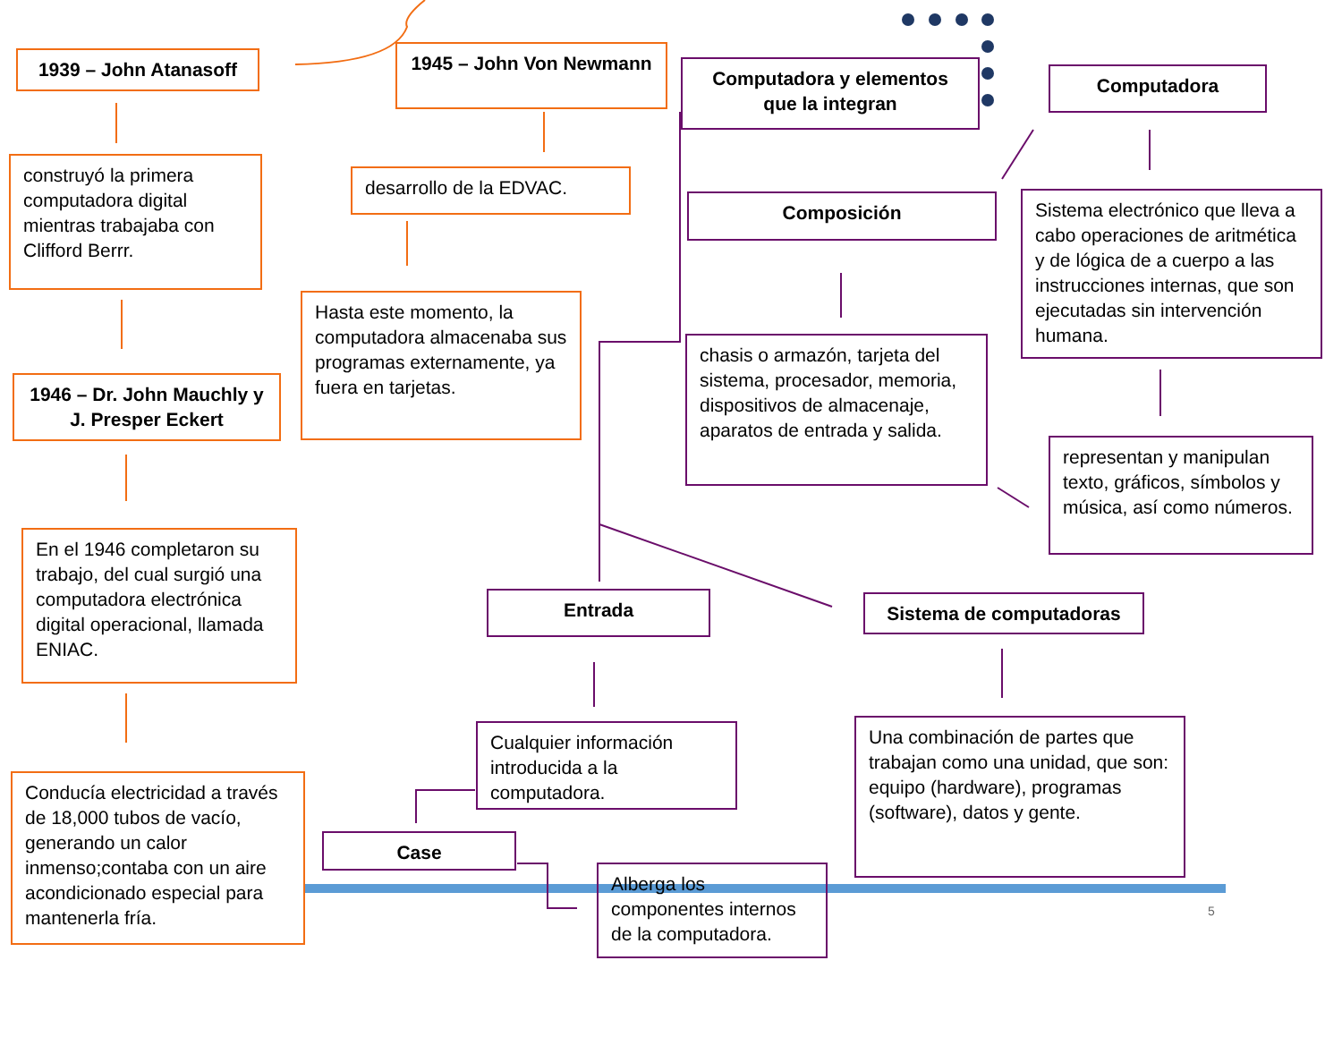1939 – John Atanasoff
construyó la primera computadora digital mientras trabajaba con Clifford Berrr.
1946 – Dr. John Mauchly y J. Presper Eckert
En el 1946 completaron su trabajo, del cual surgió una computadora electrónica digital operacional, llamada ENIAC.
Conducía electricidad a través de 18,000 tubos de vacío, generando un calor inmenso;contaba con un aire acondicionado especial para mantenerla fría.
1945 – John Von Newmann
desarrollo de la EDVAC.
Hasta este momento, la computadora almacenaba sus programas externamente, ya fuera en tarjetas.
Computadora y elementos que la integran
Computadora
Composición
Sistema electrónico que lleva a cabo operaciones de aritmética y de lógica de a cuerpo a las instrucciones internas, que son ejecutadas sin intervención humana.
chasis o armazón, tarjeta del sistema, procesador, memoria, dispositivos de almacenaje, aparatos de entrada y salida.
representan y manipulan texto, gráficos, símbolos y música, así como números.
Entrada Sistema de computadoras
Cualquier información introducida a la computadora.
Una combinación de partes que trabajan como una unidad, que son: equipo (hardware), programas (software), datos y gente.
Case
Alberga los componentes internos de la computadora.
5